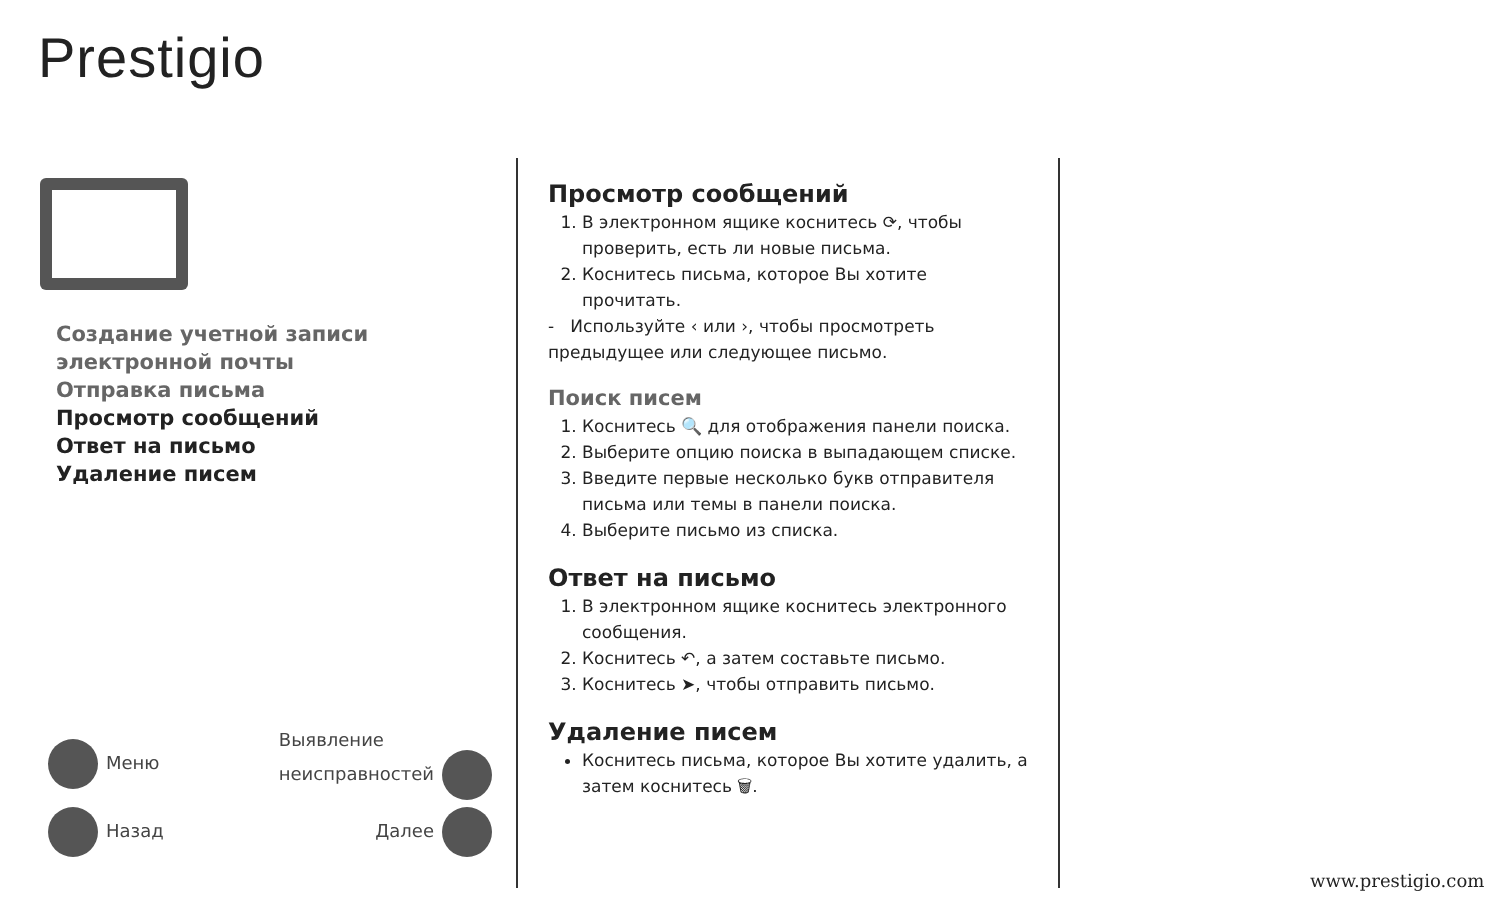Prestigio
Создание учетной записи
электронной почты
Отправка письма
Просмотр сообщений
Ответ на письмо
Удаление писем
Меню Выявление
неисправностей
Назад Далее
Просмотр сообщений
1. В электронном ящике коснитесь ⟳, чтобы проверить, есть ли новые письма.
2. Коснитесь письма, которое Вы хотите прочитать.
- Используйте ‹ или ›, чтобы просмотреть предыдущее или следующее письмо.
Поиск писем
1. Коснитесь 🔍 для отображения панели поиска.
2. Выберите опцию поиска в выпадающем списке.
3. Введите первые несколько букв отправителя письма или темы в панели поиска.
4. Выберите письмо из списка.
Ответ на письмо
1. В электронном ящике коснитесь электронного сообщения.
2. Коснитесь ↶, а затем составьте письмо.
3. Коснитесь ➤, чтобы отправить письмо.
Удаление писем
Коснитесь письма, которое Вы хотите удалить, а затем коснитесь 🗑.
www.prestigio.com